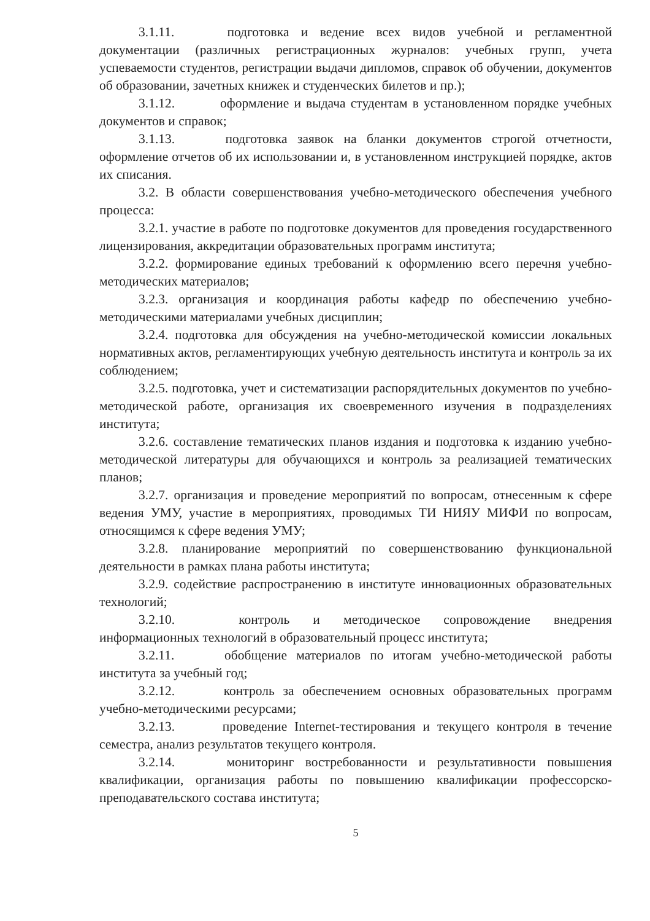3.1.11. подготовка и ведение всех видов учебной и регламентной документации (различных регистрационных журналов: учебных групп, учета успеваемости студентов, регистрации выдачи дипломов, справок об обучении, документов об образовании, зачетных книжек и студенческих билетов и пр.);
3.1.12. оформление и выдача студентам в установленном порядке учебных документов и справок;
3.1.13. подготовка заявок на бланки документов строгой отчетности, оформление отчетов об их использовании и, в установленном инструкцией порядке, актов их списания.
3.2. В области совершенствования учебно-методического обеспечения учебного процесса:
3.2.1. участие в работе по подготовке документов для проведения государственного лицензирования, аккредитации образовательных программ института;
3.2.2. формирование единых требований к оформлению всего перечня учебно-методических материалов;
3.2.3. организация и координация работы кафедр по обеспечению учебно-методическими материалами учебных дисциплин;
3.2.4. подготовка для обсуждения на учебно-методической комиссии локальных нормативных актов, регламентирующих учебную деятельность института и контроль за их соблюдением;
3.2.5. подготовка, учет и систематизации распорядительных документов по учебно-методической работе, организация их своевременного изучения в подразделениях института;
3.2.6. составление тематических планов издания и подготовка к изданию учебно-методической литературы для обучающихся и контроль за реализацией тематических планов;
3.2.7. организация и проведение мероприятий по вопросам, отнесенным к сфере ведения УМУ, участие в мероприятиях, проводимых ТИ НИЯУ МИФИ по вопросам, относящимся к сфере ведения УМУ;
3.2.8. планирование мероприятий по совершенствованию функциональной деятельности в рамках плана работы института;
3.2.9. содействие распространению в институте инновационных образовательных технологий;
3.2.10. контроль и методическое сопровождение внедрения информационных технологий в образовательный процесс института;
3.2.11. обобщение материалов по итогам учебно-методической работы института за учебный год;
3.2.12. контроль за обеспечением основных образовательных программ учебно-методическими ресурсами;
3.2.13. проведение Internet-тестирования и текущего контроля в течение семестра, анализ результатов текущего контроля.
3.2.14. мониторинг востребованности и результативности повышения квалификации, организация работы по повышению квалификации профессорско-преподавательского состава института;
5